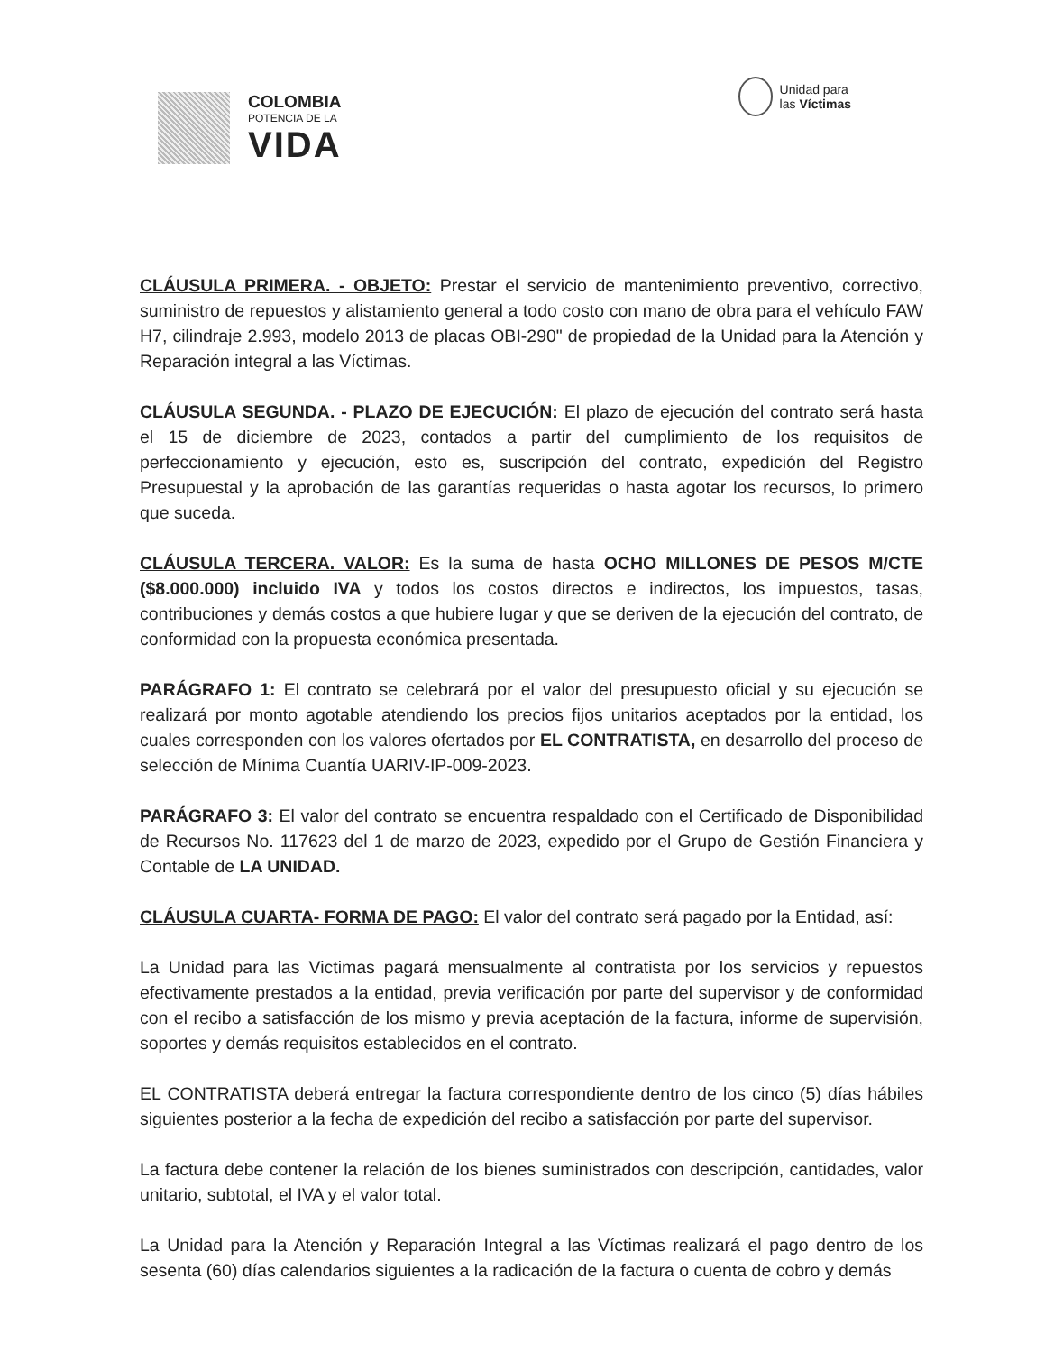COLOMBIA
POTENCIA DE LA
VIDA
Unidad para
las Víctimas
CLÁUSULA PRIMERA. - OBJETO: Prestar el servicio de mantenimiento preventivo, correctivo, suministro de repuestos y alistamiento general a todo costo con mano de obra para el vehículo FAW H7, cilindraje 2.993, modelo 2013 de placas OBI-290" de propiedad de la Unidad para la Atención y Reparación integral a las Víctimas.
CLÁUSULA SEGUNDA. - PLAZO DE EJECUCIÓN: El plazo de ejecución del contrato será hasta el 15 de diciembre de 2023, contados a partir del cumplimiento de los requisitos de perfeccionamiento y ejecución, esto es, suscripción del contrato, expedición del Registro Presupuestal y la aprobación de las garantías requeridas o hasta agotar los recursos, lo primero que suceda.
CLÁUSULA TERCERA. VALOR: Es la suma de hasta OCHO MILLONES DE PESOS M/CTE ($8.000.000) incluido IVA y todos los costos directos e indirectos, los impuestos, tasas, contribuciones y demás costos a que hubiere lugar y que se deriven de la ejecución del contrato, de conformidad con la propuesta económica presentada.
PARÁGRAFO 1: El contrato se celebrará por el valor del presupuesto oficial y su ejecución se realizará por monto agotable atendiendo los precios fijos unitarios aceptados por la entidad, los cuales corresponden con los valores ofertados por EL CONTRATISTA, en desarrollo del proceso de selección de Mínima Cuantía UARIV-IP-009-2023.
PARÁGRAFO 3: El valor del contrato se encuentra respaldado con el Certificado de Disponibilidad de Recursos No. 117623 del 1 de marzo de 2023, expedido por el Grupo de Gestión Financiera y Contable de LA UNIDAD.
CLÁUSULA CUARTA- FORMA DE PAGO: El valor del contrato será pagado por la Entidad, así:
La Unidad para las Victimas pagará mensualmente al contratista por los servicios y repuestos efectivamente prestados a la entidad, previa verificación por parte del supervisor y de conformidad con el recibo a satisfacción de los mismo y previa aceptación de la factura, informe de supervisión, soportes y demás requisitos establecidos en el contrato.
EL CONTRATISTA deberá entregar la factura correspondiente dentro de los cinco (5) días hábiles siguientes posterior a la fecha de expedición del recibo a satisfacción por parte del supervisor.
La factura debe contener la relación de los bienes suministrados con descripción, cantidades, valor unitario, subtotal, el IVA y el valor total.
La Unidad para la Atención y Reparación Integral a las Víctimas realizará el pago dentro de los sesenta (60) días calendarios siguientes a la radicación de la factura o cuenta de cobro y demás